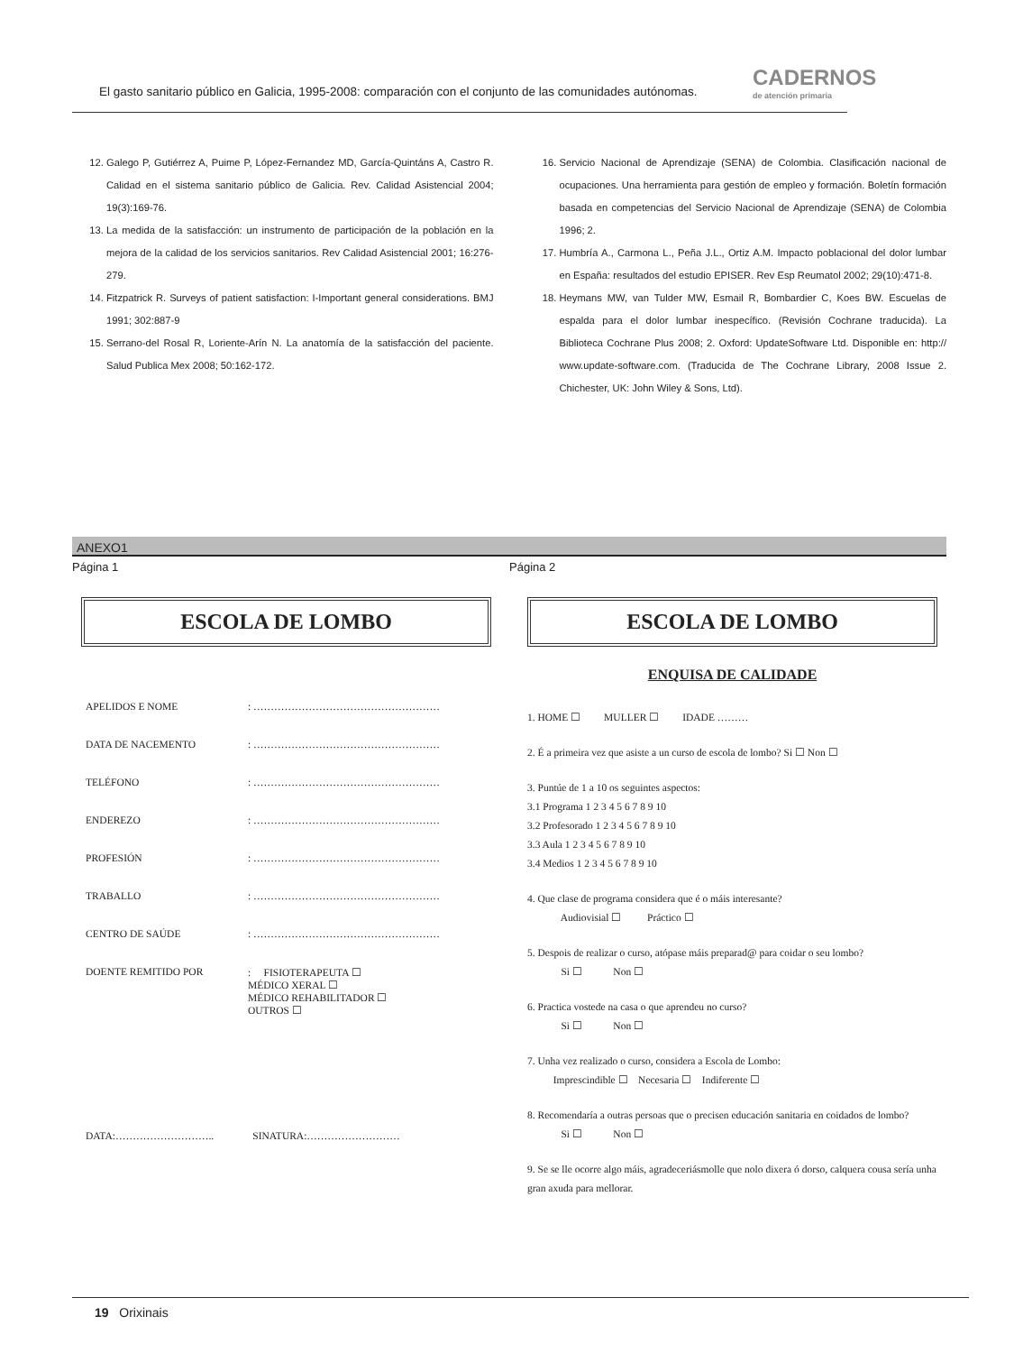El gasto sanitario público en Galicia, 1995-2008: comparación con el conjunto de las comunidades autónomas.
CADERNOS
de atención primaria
12. Galego P, Gutiérrez A, Puime P, López-Fernandez MD, García-Quintáns A, Castro R. Calidad en el sistema sanitario público de Galicia. Rev. Calidad Asistencial 2004; 19(3):169-76.
13. La medida de la satisfacción: un instrumento de participación de la población en la mejora de la calidad de los servicios sanitarios. Rev Calidad Asistencial 2001; 16:276-279.
14. Fitzpatrick R. Surveys of patient satisfaction: I-Important general considerations. BMJ 1991; 302:887-9
15. Serrano-del Rosal R, Loriente-Arín N. La anatomía de la satisfacción del paciente. Salud Publica Mex 2008; 50:162-172.
16. Servicio Nacional de Aprendizaje (SENA) de Colombia. Clasificación nacional de ocupaciones. Una herramienta para gestión de empleo y formación. Boletín formación basada en competencias del Servicio Nacional de Aprendizaje (SENA) de Colombia 1996; 2.
17. Humbría A., Carmona L., Peña J.L., Ortiz A.M. Impacto poblacional del dolor lumbar en España: resultados del estudio EPISER. Rev Esp Reumatol 2002; 29(10):471-8.
18. Heymans MW, van Tulder MW, Esmail R, Bombardier C, Koes BW. Escuelas de espalda para el dolor lumbar inespecífico. (Revisión Cochrane traducida). La Biblioteca Cochrane Plus 2008; 2. Oxford: UpdateSoftware Ltd. Disponible en: http:// www.update-software.com. (Traducida de The Cochrane Library, 2008 Issue 2. Chichester, UK: John Wiley & Sons, Ltd).
ANEXO1
Página 1 Página 2
ESCOLA DE LOMBO
APELIDOS E NOME : ………………………………………………
DATA DE NACEMENTO : ………………………………………………
TELÉFONO : ………………………………………………
ENDEREZO : ………………………………………………
PROFESIÓN : ………………………………………………
TRABALLO : ………………………………………………
CENTRO DE SAÚDE : ………………………………………………
DOENTE REMITIDO POR : FISIOTERAPEUTA ☐
MÉDICO XERAL ☐
MÉDICO REHABILITADOR ☐
OUTROS ☐
DATA:……………………….. SINATURA:………………………
ESCOLA DE LOMBO
ENQUISA DE CALIDADE
1. HOME ☐ MULLER ☐ IDADE ………
2. É a primeira vez que asiste a un curso de escola de lombo? Si ☐ Non ☐
3. Puntúe de 1 a 10 os seguintes aspectos:
3.1 Programa 1 2 3 4 5 6 7 8 9 10
3.2 Profesorado 1 2 3 4 5 6 7 8 9 10
3.3 Aula 1 2 3 4 5 6 7 8 9 10
3.4 Medios 1 2 3 4 5 6 7 8 9 10
4. Que clase de programa considera que é o máis interesante?
Audiovisial ☐ Práctico ☐
5. Despois de realizar o curso, atópase máis preparad@ para coidar o seu lombo?
Si ☐ Non ☐
6. Practica vostede na casa o que aprendeu no curso?
Si ☐ Non ☐
7. Unha vez realizado o curso, considera a Escola de Lombo:
Imprescindible ☐ Necesaria ☐ Indiferente ☐
8. Recomendaría a outras persoas que o precisen educación sanitaria en coidados de lombo?
Si ☐ Non ☐
9. Se se lle ocorre algo máis, agradeceriásmolle que nolo dixera ó dorso, calquera cousa sería unha gran axuda para mellorar.
19 Orixinais